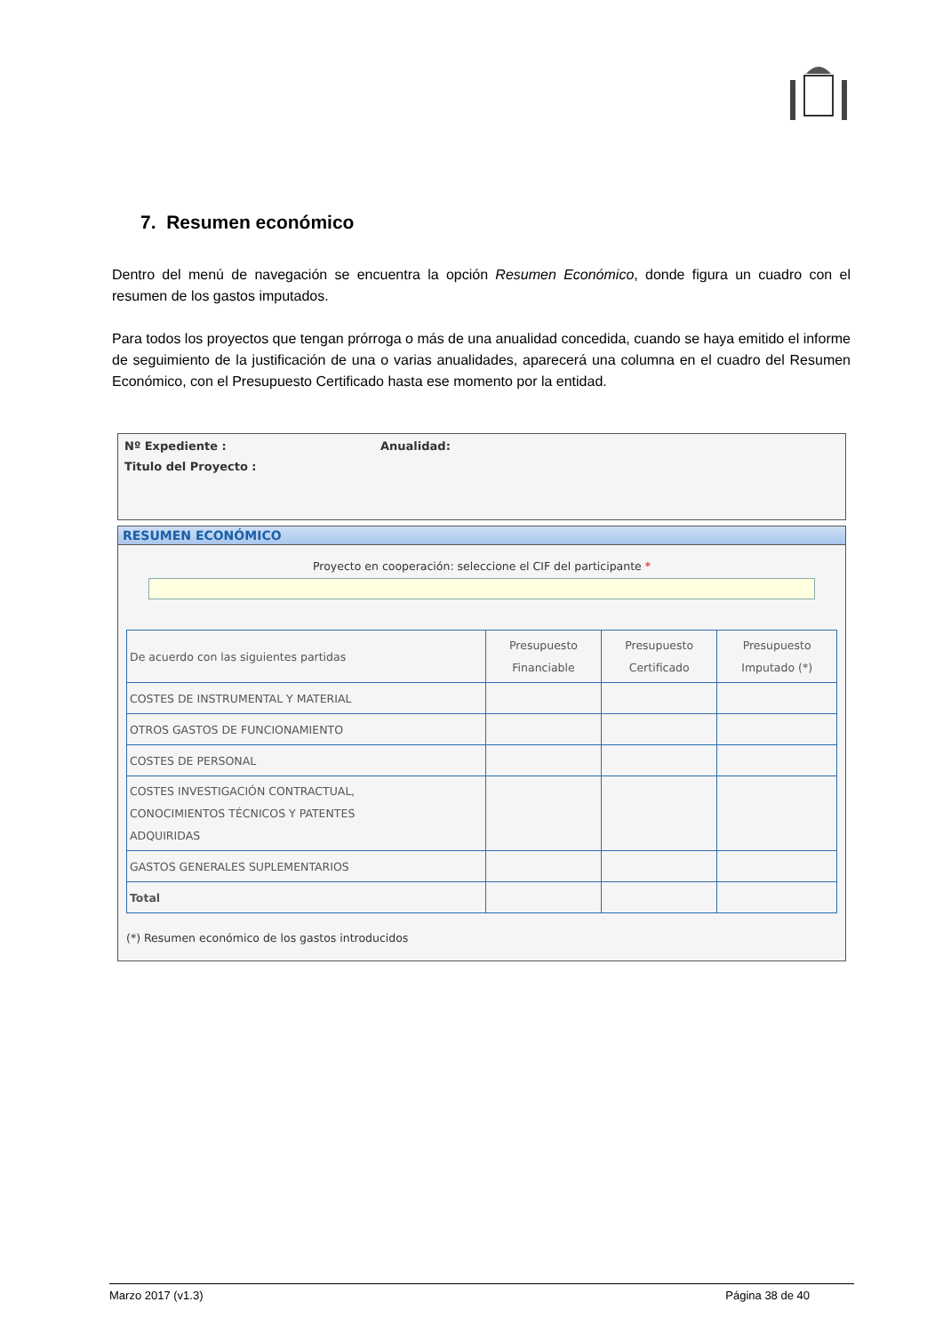7. Resumen económico
Dentro del menú de navegación se encuentra la opción Resumen Económico, donde figura un cuadro con el resumen de los gastos imputados.
Para todos los proyectos que tengan prórroga o más de una anualidad concedida, cuando se haya emitido el informe de seguimiento de la justificación de una o varias anualidades, aparecerá una columna en el cuadro del Resumen Económico, con el Presupuesto Certificado hasta ese momento por la entidad.
Nº Expediente : Anualidad:
Titulo del Proyecto :
RESUMEN ECONÓMICO
Proyecto en cooperación: seleccione el CIF del participante *
| De acuerdo con las siguientes partidas | Presupuesto Financiable | Presupuesto Certificado | Presupuesto Imputado (*) |
| --- | --- | --- | --- |
| COSTES DE INSTRUMENTAL Y MATERIAL | | | |
| OTROS GASTOS DE FUNCIONAMIENTO | | | |
| COSTES DE PERSONAL | | | |
| COSTES INVESTIGACIÓN CONTRACTUAL, CONOCIMIENTOS TÉCNICOS Y PATENTES ADQUIRIDAS | | | |
| GASTOS GENERALES SUPLEMENTARIOS | | | |
| Total | | | |
(*) Resumen económico de los gastos introducidos
Marzo 2017 (v1.3) Página 38 de 40